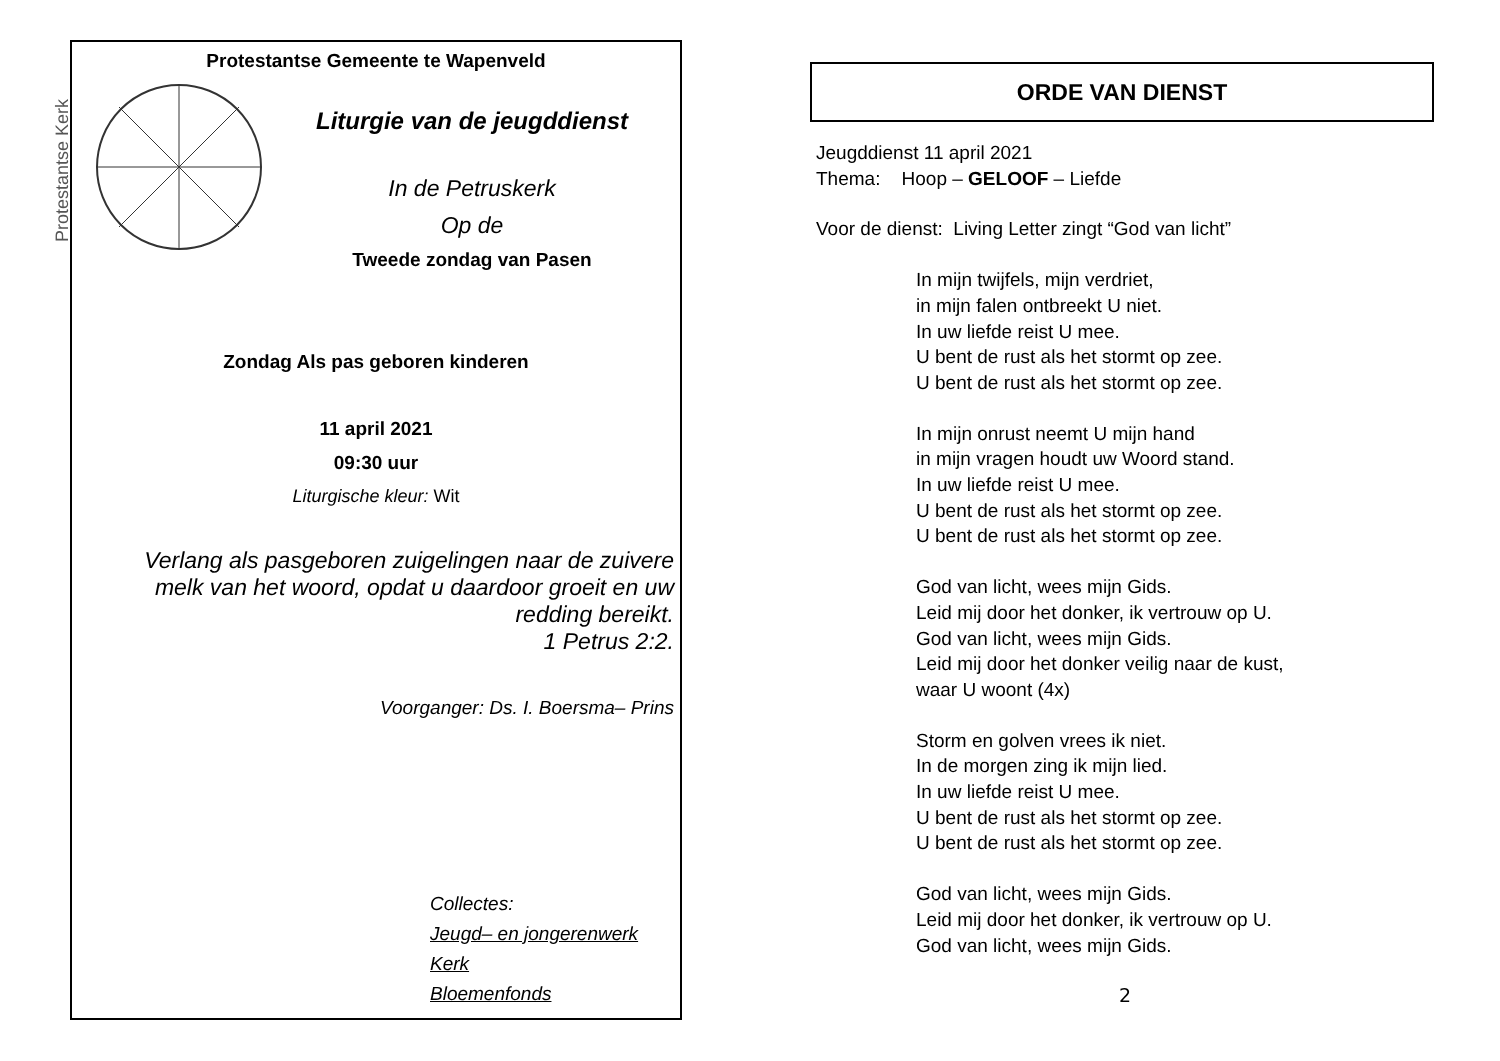Protestantse Kerk
Protestantse Gemeente te Wapenveld
Liturgie van de jeugddienst
In de Petruskerk
Op de
Tweede zondag van Pasen
Zondag Als pas geboren kinderen
11 april 2021
09:30 uur
Liturgische kleur: Wit
Verlang als pasgeboren zuigelingen naar de zuivere melk van het woord, opdat u daardoor groeit en uw redding bereikt.
1 Petrus 2:2.
Voorganger: Ds. I. Boersma– Prins
Collectes:
Jeugd– en jongerenwerk
Kerk
Bloemenfonds
ORDE VAN DIENST
Jeugddienst 11 april 2021
Thema: Hoop – GELOOF – Liefde
Voor de dienst: Living Letter zingt “God van licht”
In mijn twijfels, mijn verdriet,
in mijn falen ontbreekt U niet.
In uw liefde reist U mee.
U bent de rust als het stormt op zee.
U bent de rust als het stormt op zee.
In mijn onrust neemt U mijn hand
in mijn vragen houdt uw Woord stand.
In uw liefde reist U mee.
U bent de rust als het stormt op zee.
U bent de rust als het stormt op zee.
God van licht, wees mijn Gids.
Leid mij door het donker, ik vertrouw op U.
God van licht, wees mijn Gids.
Leid mij door het donker veilig naar de kust,
waar U woont (4x)
Storm en golven vrees ik niet.
In de morgen zing ik mijn lied.
In uw liefde reist U mee.
U bent de rust als het stormt op zee.
U bent de rust als het stormt op zee.
God van licht, wees mijn Gids.
Leid mij door het donker, ik vertrouw op U.
God van licht, wees mijn Gids.
2